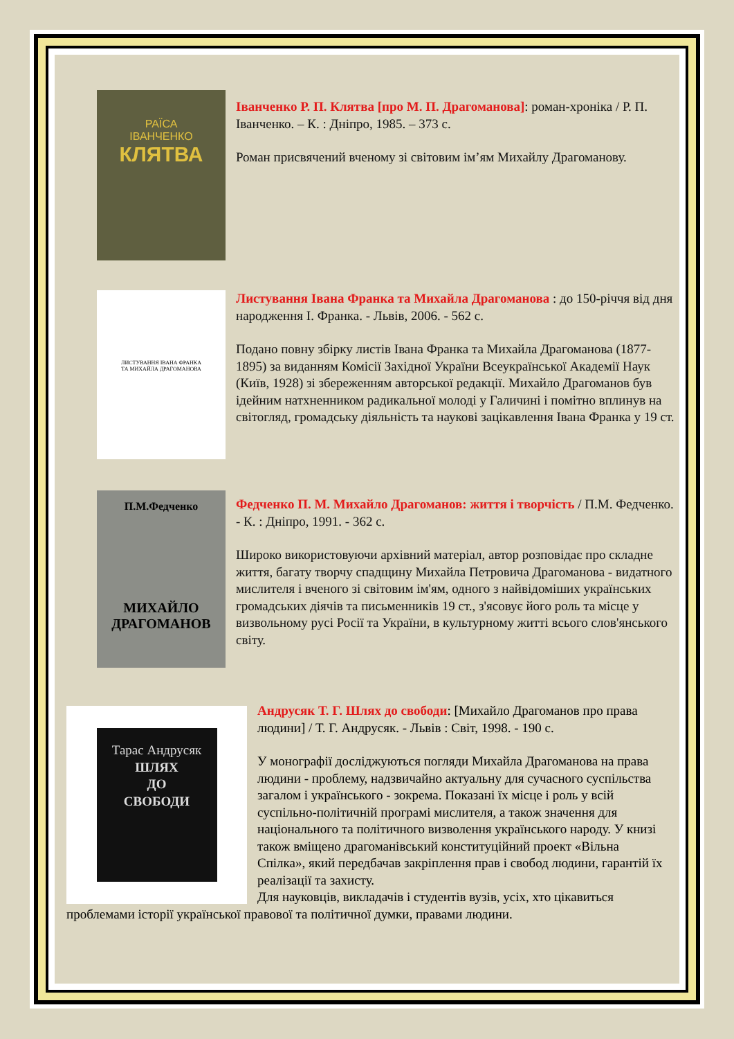РАЇСА
ІВАНЧЕНКО
КЛЯТВА
Іванченко Р. П. Клятва [про М. П. Драгоманова]: роман-хроніка / Р. П. Іванченко. – К. : Дніпро, 1985. – 373 с.
Роман присвячений вченому зі світовим ім’ям Михайлу Драгоманову.
ЛИСТУВАННЯ ІВАНА ФРАНКА
ТА МИХАЙЛА ДРАГОМАНОВА
Листування Івана Франка та Михайла Драгоманова : до 150-річчя від дня народження І. Франка. - Львів, 2006. - 562 с.
Подано повну збірку листів Івана Франка та Михайла Драгоманова (1877-1895) за виданням Комісії Західної України Всеукраїнської Академії Наук (Київ, 1928) зі збереженням авторської редакції. Михайло Драгоманов був ідейним натхненником радикальної молоді у Галичині і помітно вплинув на світогляд, громадську діяльність та наукові зацікавлення Івана Франка у 19 ст.
П.М.Федченко
МИХАЙЛО
ДРАГОМАНОВ
Федченко П. М. Михайло Драгоманов: життя і творчість / П.М. Федченко. - К. : Дніпро, 1991. - 362 с.
Широко використовуючи архівний матеріал, автор розповідає про складне життя, багату творчу спадщину Михайла Петровича Драгоманова - видатного мислителя і вченого зі світовим ім'ям, одного з найвідоміших українських громадських діячів та письменників 19 ст., з'ясовує його роль та місце у визвольному русі Росії та України, в культурному житті всього слов'янського світу.
Тарас Андрусяк
ШЛЯХ
ДО
СВОБОДИ
Андрусяк Т. Г. Шлях до свободи: [Михайло Драгоманов про права людини] / Т. Г. Андрусяк. - Львів : Світ, 1998. - 190 с.
У монографії досліджуються погляди Михайла Драгоманова на права людини - проблему, надзвичайно актуальну для сучасного суспільства загалом і українського - зокрема. Показані їх місце і роль у всій суспільно-політичній програмі мислителя, а також значення для національного та політичного визволення українського народу. У книзі також вміщено драгоманівський конституційний проект «Вільна Спілка», який передбачав закріплення прав і свобод людини, гарантій їх реалізації та захисту.
Для науковців, викладачів і студентів вузів, усіх, хто цікавиться проблемами історії української правової та політичної думки, правами людини.